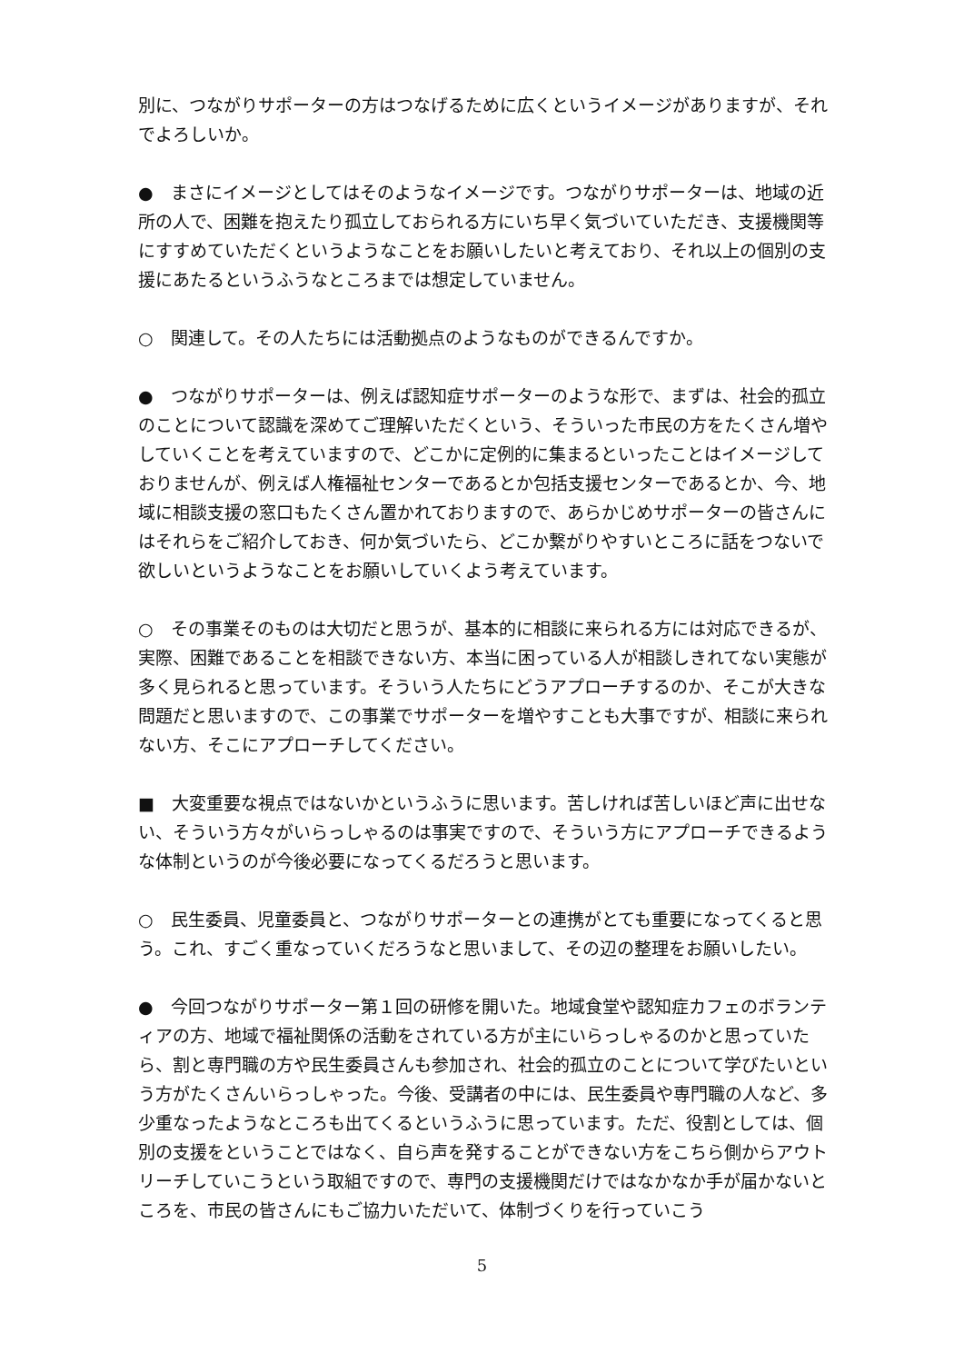別に、つながりサポーターの方はつなげるために広くというイメージがありますが、それでよろしいか。
●　まさにイメージとしてはそのようなイメージです。つながりサポーターは、地域の近所の人で、困難を抱えたり孤立しておられる方にいち早く気づいていただき、支援機関等にすすめていただくというようなことをお願いしたいと考えており、それ以上の個別の支援にあたるというふうなところまでは想定していません。
○　関連して。その人たちには活動拠点のようなものができるんですか。
●　つながりサポーターは、例えば認知症サポーターのような形で、まずは、社会的孤立のことについて認識を深めてご理解いただくという、そういった市民の方をたくさん増やしていくことを考えていますので、どこかに定例的に集まるといったことはイメージしておりませんが、例えば人権福祉センターであるとか包括支援センターであるとか、今、地域に相談支援の窓口もたくさん置かれておりますので、あらかじめサポーターの皆さんにはそれらをご紹介しておき、何か気づいたら、どこか繋がりやすいところに話をつないで欲しいというようなことをお願いしていくよう考えています。
○　その事業そのものは大切だと思うが、基本的に相談に来られる方には対応できるが、実際、困難であることを相談できない方、本当に困っている人が相談しきれてない実態が多く見られると思っています。そういう人たちにどうアプローチするのか、そこが大きな問題だと思いますので、この事業でサポーターを増やすことも大事ですが、相談に来られない方、そこにアプローチしてください。
■　大変重要な視点ではないかというふうに思います。苦しければ苦しいほど声に出せない、そういう方々がいらっしゃるのは事実ですので、そういう方にアプローチできるような体制というのが今後必要になってくるだろうと思います。
○　民生委員、児童委員と、つながりサポーターとの連携がとても重要になってくると思う。これ、すごく重なっていくだろうなと思いまして、その辺の整理をお願いしたい。
●　今回つながりサポーター第１回の研修を開いた。地域食堂や認知症カフェのボランティアの方、地域で福祉関係の活動をされている方が主にいらっしゃるのかと思っていたら、割と専門職の方や民生委員さんも参加され、社会的孤立のことについて学びたいという方がたくさんいらっしゃった。今後、受講者の中には、民生委員や専門職の人など、多少重なったようなところも出てくるというふうに思っています。ただ、役割としては、個別の支援をということではなく、自ら声を発することができない方をこちら側からアウトリーチしていこうという取組ですので、専門の支援機関だけではなかなか手が届かないところを、市民の皆さんにもご協力いただいて、体制づくりを行っていこう
5